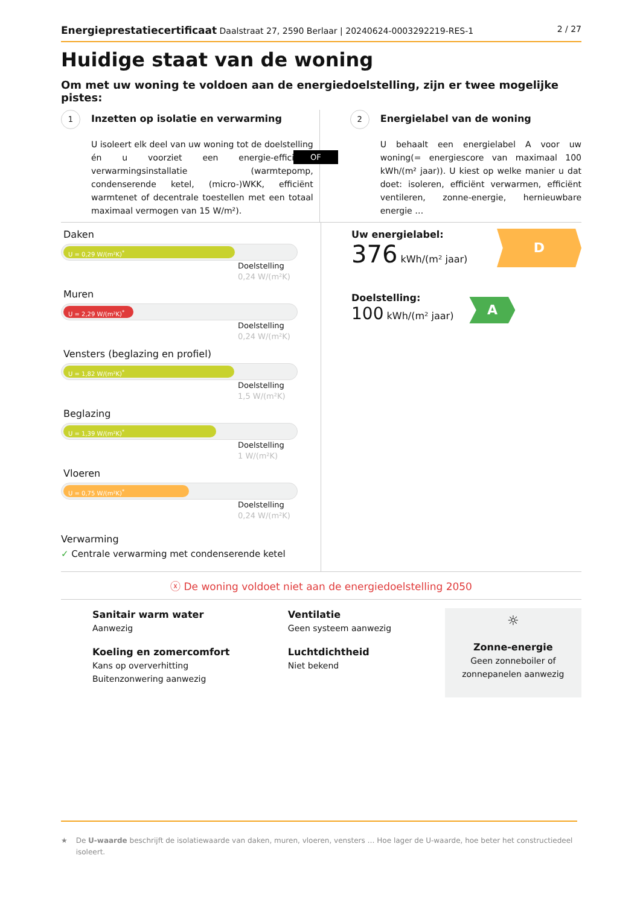Energieprestatiecertificaat Daalstraat 27, 2590 Berlaar | 20240624-0003292219-RES-1
2 / 27
Huidige staat van de woning
Om met uw woning te voldoen aan de energiedoelstelling, zijn er twee mogelijke pistes:
OF
1 Inzetten op isolatie en verwarming
U isoleert elk deel van uw woning tot de doelstelling én u voorziet een energie-efficiënte verwarmingsinstallatie (warmtepomp, condenserende ketel, (micro-)WKK, efficiënt warmtenet of decentrale toestellen met een totaal maximaal vermogen van 15 W/m²).
2 Energielabel van de woning
U behaalt een energielabel A voor uw woning(= energiescore van maximaal 100 kWh/(m² jaar)). U kiest op welke manier u dat doet: isoleren, efficiënt verwarmen, efficiënt ventileren, zonne-energie, hernieuwbare energie …
Daken
U = 0,29 W/(m²K)<sup>*</sup>
Doelstelling
0,24 W/(m²K)
Muren
U = 2,29 W/(m²K)<sup>*</sup>
Doelstelling
0,24 W/(m²K)
Vensters (beglazing en profiel)
U = 1,82 W/(m²K)<sup>*</sup>
Doelstelling
1,5 W/(m²K)
Beglazing
U = 1,39 W/(m²K)<sup>*</sup>
Doelstelling
1 W/(m²K)
Vloeren
U = 0,75 W/(m²K)<sup>*</sup>
Doelstelling
0,24 W/(m²K)
Verwarming
✓ Centrale verwarming met condenserende ketel
Uw energielabel:
376 kWh/(m² jaar)
D
Doelstelling:
100 kWh/(m² jaar)
A
ⓧ De woning voldoet niet aan de energiedoelstelling 2050
Sanitair warm water
Aanwezig
Koeling en zomercomfort
Kans op oververhitting
Buitenzonwering aanwezig
Ventilatie
Geen systeem aanwezig
Luchtdichtheid
Niet bekend
☼
Zonne-energie
Geen zonneboiler of zonnepanelen aanwezig
★ De U-waarde beschrijft de isolatiewaarde van daken, muren, vloeren, vensters … Hoe lager de U-waarde, hoe beter het constructiedeel isoleert.